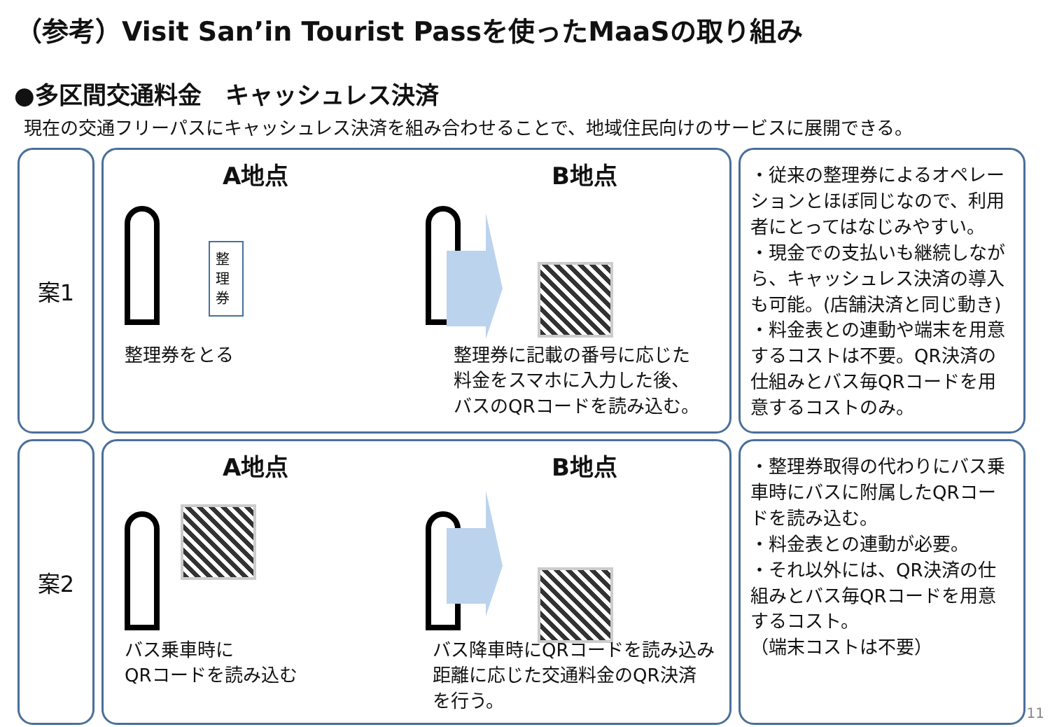（参考）Visit San’in Tourist Passを使ったMaaSの取り組み
●多区間交通料金　キャッシュレス決済
現在の交通フリーパスにキャッシュレス決済を組み合わせることで、地域住民向けのサービスに展開できる。
案1
A地点 B地点
整理券
整理券をとる
整理券に記載の番号に応じた
料金をスマホに入力した後、
バスのQRコードを読み込む。
・従来の整理券によるオペレーションとほぼ同じなので、利用者にとってはなじみやすい。
・現金での支払いも継続しながら、キャッシュレス決済の導入も可能。(店舗決済と同じ動き)
・料金表との連動や端末を用意するコストは不要。QR決済の仕組みとバス毎QRコードを用意するコストのみ。
案2
A地点 B地点
バス乗車時に
QRコードを読み込む
バス降車時にQRコードを読み込み
距離に応じた交通料金のQR決済
を行う。
・整理券取得の代わりにバス乗車時にバスに附属したQRコードを読み込む。
・料金表との連動が必要。
・それ以外には、QR決済の仕組みとバス毎QRコードを用意するコスト。
（端末コストは不要）
11